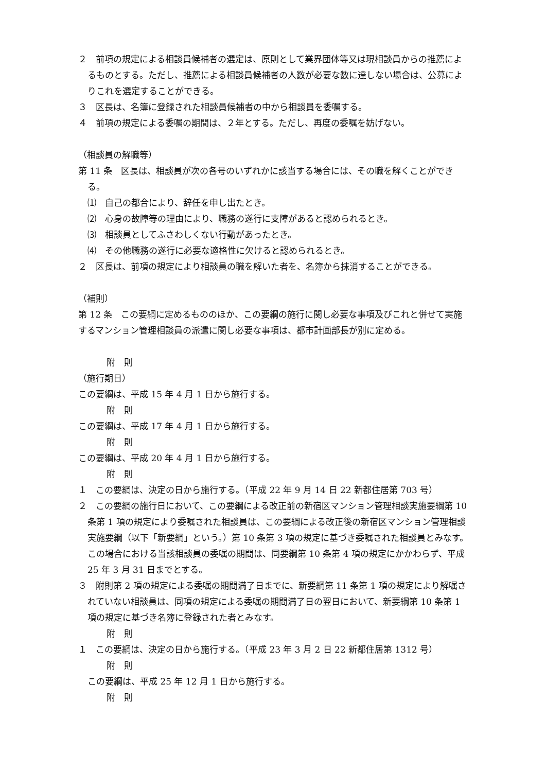２　前項の規定による相談員候補者の選定は、原則として業界団体等又は現相談員からの推薦によるものとする。ただし、推薦による相談員候補者の人数が必要な数に達しない場合は、公募によりこれを選定することができる。
３　区長は、名簿に登録された相談員候補者の中から相談員を委嘱する。
４　前項の規定による委嘱の期間は、２年とする。ただし、再度の委嘱を妨げない。
（相談員の解職等）
第 11 条　区長は、相談員が次の各号のいずれかに該当する場合には、その職を解くことができる。
⑴　自己の都合により、辞任を申し出たとき。
⑵　心身の故障等の理由により、職務の遂行に支障があると認められるとき。
⑶　相談員としてふさわしくない行動があったとき。
⑷　その他職務の遂行に必要な適格性に欠けると認められるとき。
２　区長は、前項の規定により相談員の職を解いた者を、名簿から抹消することができる。
（補則）
第 12 条　この要綱に定めるもののほか、この要綱の施行に関し必要な事項及びこれと併せて実施するマンション管理相談員の派遣に関し必要な事項は、都市計画部長が別に定める。
附　則
（施行期日）
この要綱は、平成 15 年 4 月 1 日から施行する。
附　則
この要綱は、平成 17 年 4 月 1 日から施行する。
附　則
この要綱は、平成 20 年 4 月 1 日から施行する。
附　則
１　この要綱は、決定の日から施行する。（平成 22 年 9 月 14 日 22 新都住居第 703 号）
２　この要綱の施行日において、この要綱による改正前の新宿区マンション管理相談実施要綱第 10 条第 1 項の規定により委嘱された相談員は、この要綱による改正後の新宿区マンション管理相談実施要綱（以下「新要綱」という。）第 10 条第 3 項の規定に基づき委嘱された相談員とみなす。この場合における当該相談員の委嘱の期間は、同要綱第 10 条第 4 項の規定にかかわらず、平成 25 年 3 月 31 日までとする。
３　附則第 2 項の規定による委嘱の期間満了日までに、新要綱第 11 条第 1 項の規定により解嘱されていない相談員は、同項の規定による委嘱の期間満了日の翌日において、新要綱第 10 条第 1 項の規定に基づき名簿に登録された者とみなす。
附　則
１　この要綱は、決定の日から施行する。（平成 23 年 3 月 2 日 22 新都住居第 1312 号）
附　則
この要綱は、平成 25 年 12 月 1 日から施行する。
附　則